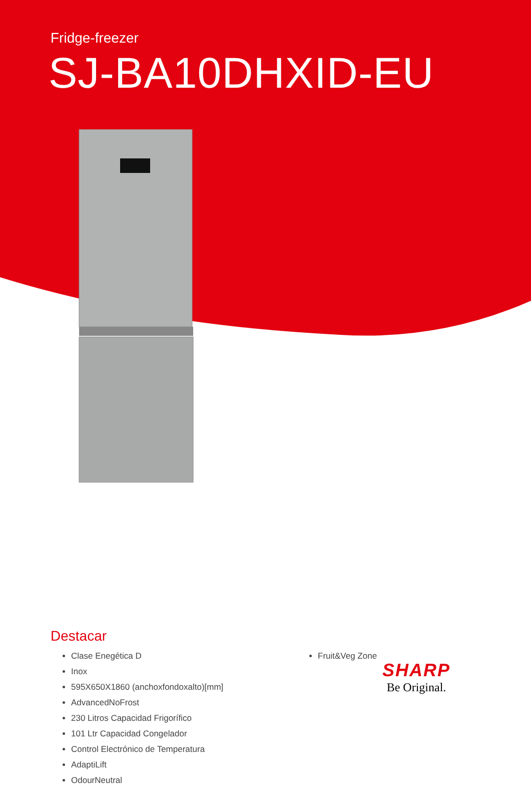Fridge-freezer
SJ-BA10DHXID-EU
Destacar
Clase Enegética D
Inox
595X650X1860 (anchoxfondoxalto)[mm]
AdvancedNoFrost
230 Litros Capacidad Frigorífico
101 Ltr Capacidad Congelador
Control Electrónico de Temperatura
AdaptiLift
OdourNeutral
Fruit&Veg Zone
SHARP
Be Original.